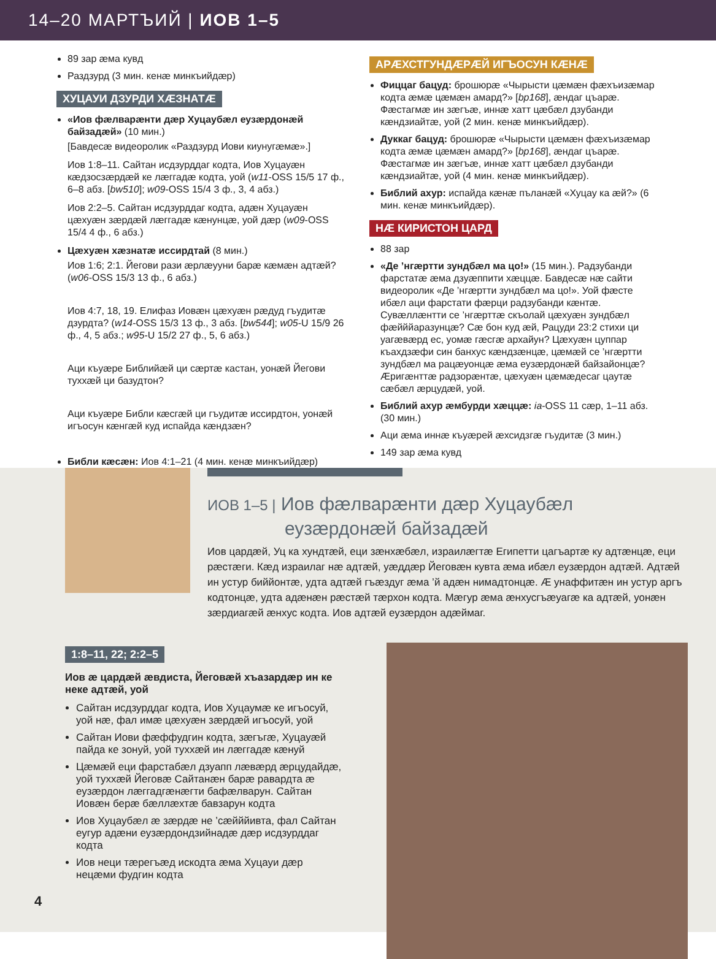14–20 МАРТЪИЙ | ИОВ 1–5
89 зар æма кувд
Раздзурд (3 мин. кенæ минкъийдæр)
ХУЦАУИ ДЗУРДИ ХÆЗНАТÆ
«Иов фæлварæнти дæр Хуцаубæл еузæрдонæй байзадæй» (10 мин.)
[Бавдесæ видеоролик «Раздзурд Иови киунугæмæ».]
Иов 1:8–11. Сайтан исдзурддаг кодта, Иов Хуцауæн кæдзосзæрдæй ке лæггадæ кодта, уой (w11-OSS 15/5 17 ф., 6–8 абз. [bw510]; w09-OSS 15/4 3 ф., 3, 4 абз.)
Иов 2:2–5. Сайтан исдзурддаг кодта, адæн Хуцауæн цæхуæн зæрдæй лæггадæ кæнунцæ, уой дæр (w09-OSS 15/4 4 ф., 6 абз.)
Цæхуæн хæзнатæ иссирдтай (8 мин.)
Иов 1:6; 2:1. Йегови рази æрлæууни барæ кæмæн адтæй? (w06-OSS 15/3 13 ф., 6 абз.)
Иов 4:7, 18, 19. Елифаз Иовæн цæхуæн рæдуд гъудитæ дзурдта? (w14-OSS 15/3 13 ф., 3 абз. [bw544]; w05-U 15/9 26 ф., 4, 5 абз.; w95-U 15/2 27 ф., 5, 6 абз.)
Аци къуæре Библийæй ци сæртæ кастан, уонæй Йегови туххæй ци базудтон?
Аци къуæре Библи кæсгæй ци гъудитæ иссирдтон, уонæй игъосун кæнгæй куд испайда кæндзæн?
Библи кæсæн: Иов 4:1–21 (4 мин. кенæ минкъийдæр)
АРÆХСТГУНДÆРÆЙ ИГЪОСУН КÆНÆ
Фиццаг бацуд: брошюрæ «Чырысти цæмæн фæхъизæмар кодта æмæ цæмæн амард?» [bp168], æндаг цъарæ. Фæстагмæ ин зæгъæ, иннæ хатт цæбæл дзубанди кæндзиайтæ, уой (2 мин. кенæ минкъийдæр).
Дуккаг бацуд: брошюрæ «Чырысти цæмæн фæхъизæмар кодта æмæ цæмæн амард?» [bp168], æндаг цъарæ. Фæстагмæ ин зæгъæ, иннæ хатт цæбæл дзубанди кæндзиайтæ, уой (4 мин. кенæ минкъийдæр).
Библий ахур: испайда кæнæ пъланæй «Хуцау ка æй?» (6 мин. кенæ минкъийдæр).
НÆ КИРИСТОН ЦАРД
88 зар
«Де ’нгæртти зундбæл ма цо!» (15 мин.). Радзубанди фарстатæ æма дзуæппити хæццæ. Бавдесæ нæ сайти видеоролик «Де ’нгæртти зундбæл ма цо!». Уой фæсте ибæл аци фарстати фæрци радзубанди кæнтæ. Сувæллæнтти се ’нгæрттæ скъолай цæхуæн зундбæл фæйййаразунцæ? Сæ бон куд æй, Рацуди 23:2 стихи ци уагæвæрд ес, уомæ гæсгæ архайун? Цæхуæн цуппар къахдзæфи син банхус кæндзæнцæ, цæмæй се ’нгæртти зундбæл ма рацæуонцæ æма еузæрдонæй байзайонцæ? Æригæнттæ радзорæнтæ, цæхуæн цæмæдесаг цаутæ сæбæл æрцудæй, уой.
Библий ахур æмбурди хæццæ: ia-OSS 11 сæр, 1–11 абз. (30 мин.)
Аци æма иннæ къуæрей æхсидзгæ гъудитæ (3 мин.)
149 зар æма кувд
ИОВ 1–5 | Иов фæлварæнти дæр Хуцаубæл
еузæрдонæй байзадæй
Иов цардæй, Уц ка хундтæй, еци зæнхæбæл, израилæгтæ Египетти цагъартæ ку адтæнцæ, еци рæстæги. Кæд израилаг нæ адтæй, уæддæр Йеговæн кувта æма ибæл еузæрдон адтæй. Адтæй ин устур биййонтæ, удта адтæй гъæздуг æма ’й адæн нимадтонцæ. Æ унаффитæн ин устур аргъ кодтонцæ, удта адæнæн рæстæй тæрхон кодта. Мæгур æма æнхусгъæуагæ ка адтæй, уонæн зæрдиагæй æнхус кодта. Иов адтæй еузæрдон адæймаг.
1:8–11, 22; 2:2–5
Иов æ цардæй æвдиста, Йеговæй хъазардæр ин ке неке адтæй, уой
Сайтан исдзурддаг кодта, Иов Хуцаумæ ке игъосуй, уой нæ, фал имæ цæхуæн зæрдæй игъосуй, уой
Сайтан Иови фæффудгин кодта, зæгъгæ, Хуцауæй пайда ке зонуй, уой туххæй ин лæггадæ кæнуй
Цæмæй еци фарстабæл дзуапп лæвæрд æрцудайдæ, уой туххæй Йеговæ Сайтанæн барæ равардта æ еузæрдон лæггадгæнæгти бафæлварун. Сайтан Иовæн берæ бæллæхтæ бавзарун кодта
Иов Хуцаубæл æ зæрдæ не ’сæйййивта, фал Сайтан еугур адæни еузæрдондзийнадæ дæр исдзурддаг кодта
Иов неци тæрегъæд искодта æма Хуцауи дæр нецæми фудгин кодта
4